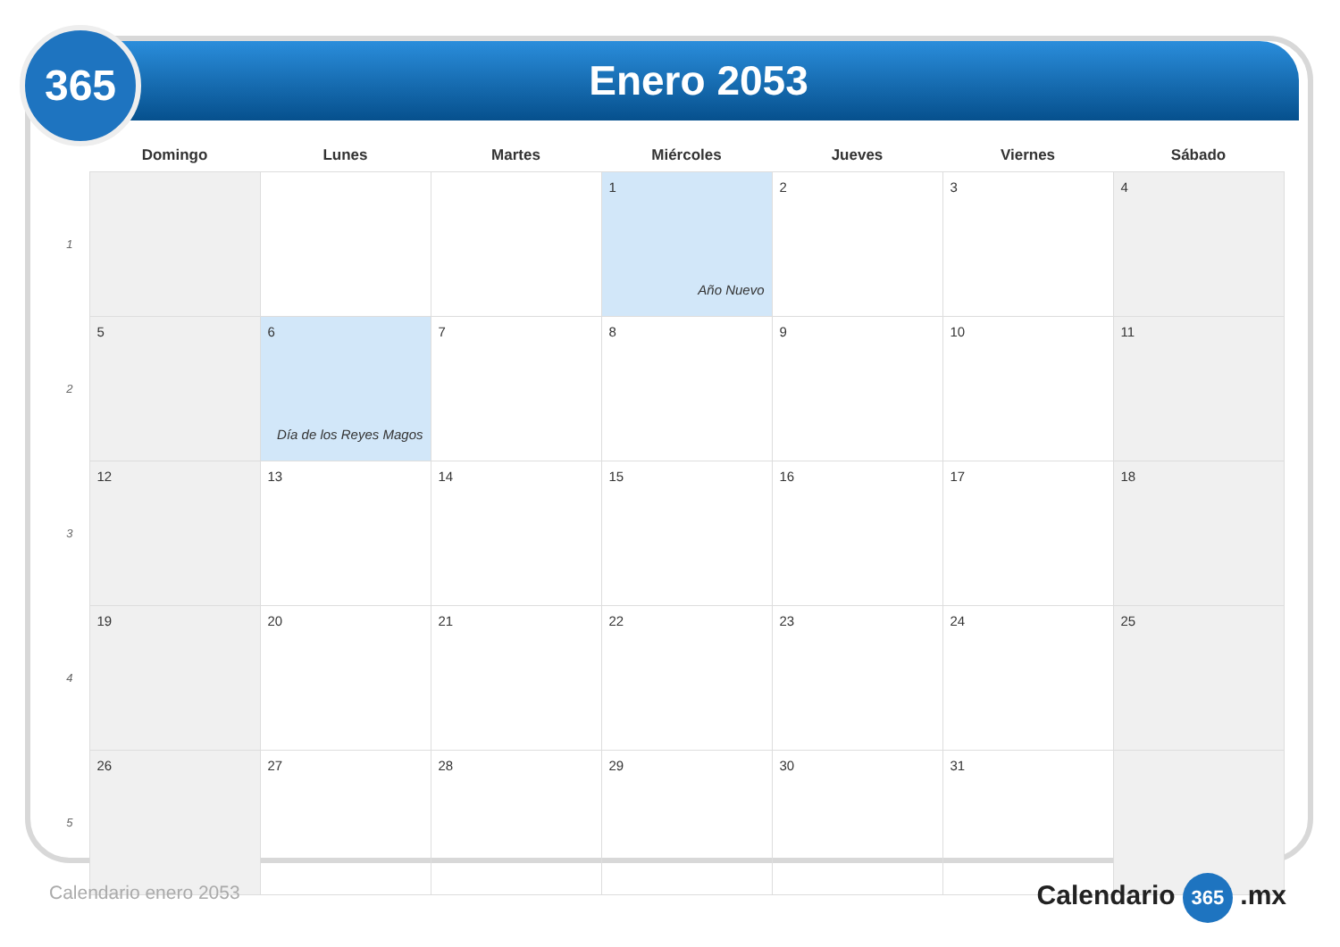Enero 2053
365
| | Domingo | Lunes | Martes | Miércoles | Jueves | Viernes | Sábado |
| --- | --- | --- | --- | --- | --- | --- | --- |
| 1 | | | | 1 Año Nuevo | 2 | 3 | 4 |
| 2 | 5 | 6 Día de los Reyes Magos | 7 | 8 | 9 | 10 | 11 |
| 3 | 12 | 13 | 14 | 15 | 16 | 17 | 18 |
| 4 | 19 | 20 | 21 | 22 | 23 | 24 | 25 |
| 5 | 26 | 27 | 28 | 29 | 30 | 31 | |
Calendario enero 2053 Calendario 365 .mx